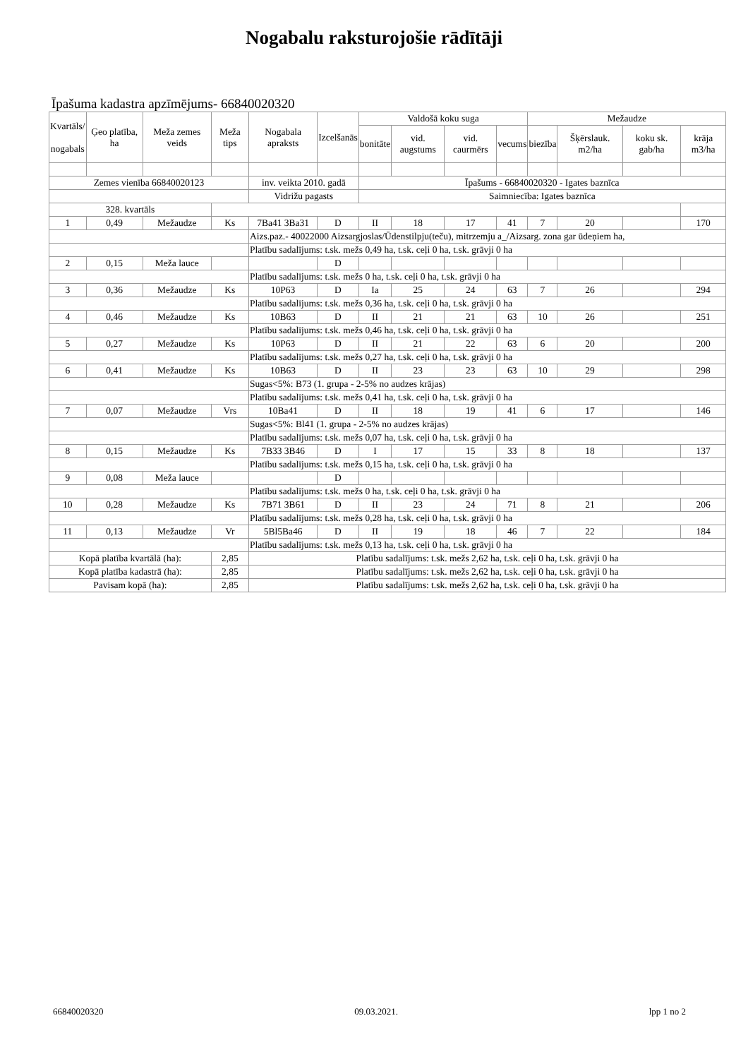Nogabalu raksturojošie rādītāji
Īpašuma kadastra apzīmējums- 66840020320
| Kvartāls/ nogabals | Ģeo platība, ha | Meža zemes veids | Meža tips | Nogabala apraksts | Izcelšanās | Valdošā koku suga | | | | Mežaudze | | | |
| --- | --- | --- | --- | --- | --- | --- | --- | --- | --- | --- | --- | --- | --- |
| | | | | | | bonitāte | vid. augstums | vid. caurmērs | vecums | biezība | Šķērslauk. m2/ha | koku sk. gab/ha | krāja m3/ha |
| Zemes vienība 66840020123 | | | | inv. veikta 2010. gadā | | Īpašums - 66840020320 - Igates baznīca | | | | | | | |
| | | | | Vidrižu pagasts | | Saimniecība: Igates baznīca | | | | | | | |
| 328. kvartāls | | | | | | | | | | | | | |
| 1 | 0,49 | Mežaudze | Ks | 7Ba41 3Ba31 | D | II | 18 | 17 | 41 | 7 | 20 | | 170 |
| | | | | Aizs.paz.- 40022000 Aizsargjoslas/Ūdenstilpju(teču), mitrzemju a_/Aizsarg. zona gar ūdeņiem ha, | | | | | | | | | |
| | | | | Platību sadalījums: t.sk. mežs 0,49 ha, t.sk. ceļi 0 ha, t.sk. grāvji 0 ha | | | | | | | | | |
| 2 | 0,15 | Meža lauce | | | D | | | | | | | | |
| | | | | Platību sadalījums: t.sk. mežs 0 ha, t.sk. ceļi 0 ha, t.sk. grāvji 0 ha | | | | | | | | | |
| 3 | 0,36 | Mežaudze | Ks | 10P63 | D | Ia | 25 | 24 | 63 | 7 | 26 | | 294 |
| | | | | Platību sadalījums: t.sk. mežs 0,36 ha, t.sk. ceļi 0 ha, t.sk. grāvji 0 ha | | | | | | | | | |
| 4 | 0,46 | Mežaudze | Ks | 10B63 | D | II | 21 | 21 | 63 | 10 | 26 | | 251 |
| | | | | Platību sadalījums: t.sk. mežs 0,46 ha, t.sk. ceļi 0 ha, t.sk. grāvji 0 ha | | | | | | | | | |
| 5 | 0,27 | Mežaudze | Ks | 10P63 | D | II | 21 | 22 | 63 | 6 | 20 | | 200 |
| | | | | Platību sadalījums: t.sk. mežs 0,27 ha, t.sk. ceļi 0 ha, t.sk. grāvji 0 ha | | | | | | | | | |
| 6 | 0,41 | Mežaudze | Ks | 10B63 | D | II | 23 | 23 | 63 | 10 | 29 | | 298 |
| | | | | Sugas<5%: B73 (1. grupa - 2-5% no audzes krājas) | | | | | | | | | |
| | | | | Platību sadalījums: t.sk. mežs 0,41 ha, t.sk. ceļi 0 ha, t.sk. grāvji 0 ha | | | | | | | | | |
| 7 | 0,07 | Mežaudze | Vrs | 10Ba41 | D | II | 18 | 19 | 41 | 6 | 17 | | 146 |
| | | | | Sugas<5%: Bl41 (1. grupa - 2-5% no audzes krājas) | | | | | | | | | |
| | | | | Platību sadalījums: t.sk. mežs 0,07 ha, t.sk. ceļi 0 ha, t.sk. grāvji 0 ha | | | | | | | | | |
| 8 | 0,15 | Mežaudze | Ks | 7B33 3B46 | D | I | 17 | 15 | 33 | 8 | 18 | | 137 |
| | | | | Platību sadalījums: t.sk. mežs 0,15 ha, t.sk. ceļi 0 ha, t.sk. grāvji 0 ha | | | | | | | | | |
| 9 | 0,08 | Meža lauce | | | D | | | | | | | | |
| | | | | Platību sadalījums: t.sk. mežs 0 ha, t.sk. ceļi 0 ha, t.sk. grāvji 0 ha | | | | | | | | | |
| 10 | 0,28 | Mežaudze | Ks | 7B71 3B61 | D | II | 23 | 24 | 71 | 8 | 21 | | 206 |
| | | | | Platību sadalījums: t.sk. mežs 0,28 ha, t.sk. ceļi 0 ha, t.sk. grāvji 0 ha | | | | | | | | | |
| 11 | 0,13 | Mežaudze | Vr | 5Bl5Ba46 | D | II | 19 | 18 | 46 | 7 | 22 | | 184 |
| | | | | Platību sadalījums: t.sk. mežs 0,13 ha, t.sk. ceļi 0 ha, t.sk. grāvji 0 ha | | | | | | | | | |
| Kopā platība kvartālā (ha): | | | 2,85 | Platību sadalījums: t.sk. mežs 2,62 ha, t.sk. ceļi 0 ha, t.sk. grāvji 0 ha | | | | | | | | | |
| Kopā platība kadastrā (ha): | | | 2,85 | Platību sadalījums: t.sk. mežs 2,62 ha, t.sk. ceļi 0 ha, t.sk. grāvji 0 ha | | | | | | | | | |
| Pavisam kopā (ha): | | | 2,85 | Platību sadalījums: t.sk. mežs 2,62 ha, t.sk. ceļi 0 ha, t.sk. grāvji 0 ha | | | | | | | | | |
66840020320 09.03.2021. lpp 1 no 2